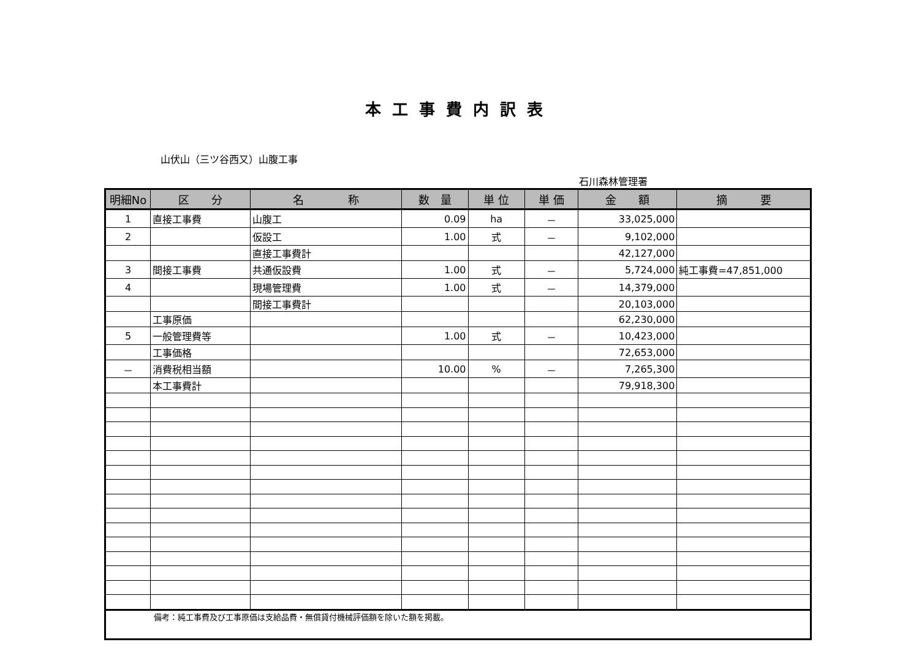本工事費内訳表
山伏山（三ツ谷西又）山腹工事
石川森林管理署
| 明細No | 区 分 | 名 称 | 数 量 | 単 位 | 単 価 | 金 額 | 摘 要 |
| --- | --- | --- | --- | --- | --- | --- | --- |
| 1 | 直接工事費 | 山腹工 | 0.09 | ha | － | 33,025,000 | |
| 2 | | 仮設工 | 1.00 | 式 | － | 9,102,000 | |
| | | 直接工事費計 | | | | 42,127,000 | |
| 3 | 間接工事費 | 共通仮設費 | 1.00 | 式 | － | 5,724,000 | 純工事費=47,851,000 |
| 4 | | 現場管理費 | 1.00 | 式 | － | 14,379,000 | |
| | | 間接工事費計 | | | | 20,103,000 | |
| | 工事原価 | | | | | 62,230,000 | |
| 5 | 一般管理費等 | | 1.00 | 式 | － | 10,423,000 | |
| | 工事価格 | | | | | 72,653,000 | |
| － | 消費税相当額 | | 10.00 | % | － | 7,265,300 | |
| | 本工事費計 | | | | | 79,918,300 | |
| 備考：純工事費及び工事原価は支給品費・無償貸付機械評価額を除いた額を掲載。 | | | | | | | |